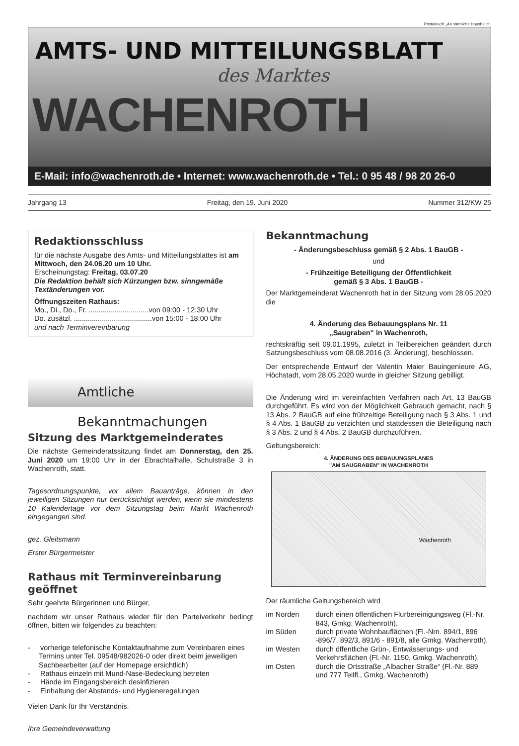Postaktuell: „An sämtliche Haushalte“.
AMTS- UND MITTEILUNGSBLATT
des Marktes
WACHENROTH
E-Mail: info@wachenroth.de • Internet: www.wachenroth.de • Tel.: 0 95 48 / 98 20 26-0
Jahrgang 13 Freitag, den 19. Juni 2020 Nummer 312/KW 25
Redaktionsschluss
für die nächste Ausgabe des Amts- und Mitteilungsblattes ist am Mittwoch, den 24.06.20 um 10 Uhr.
Erscheinungstag: Freitag, 03.07.20
Die Redaktion behält sich Kürzungen bzw. sinngemäße Textänderungen vor.
Öffnungszeiten Rathaus:
Mo., Di., Do., Fr. ..............................von 09:00 - 12:30 Uhr
Do. zusätzl. .......................................von 15:00 - 18:00 Uhr
und nach Terminvereinbarung
Amtliche Bekanntmachungen
Sitzung des Marktgemeinderates
Die nächste Gemeinderatssitzung findet am Donnerstag, den 25. Juni 2020 um 19:00 Uhr in der Ebrachtalhalle, Schulstraße 3 in Wachenroth, statt.
Tagesordnungspunkte, vor allem Bauanträge, können in den jeweiligen Sitzungen nur berücksichtigt werden, wenn sie mindestens 10 Kalendertage vor dem Sitzungstag beim Markt Wachenroth eingegangen sind.
gez. Gleitsmann
Erster Bürgermeister
Rathaus mit Terminvereinbarung geöffnet
Sehr geehrte Bürgerinnen und Bürger,
nachdem wir unser Rathaus wieder für den Parteiverkehr bedingt öffnen, bitten wir folgendes zu beachten:
- vorherige telefonische Kontaktaufnahme zum Vereinbaren eines Termins unter Tel. 09548/982026-0 oder direkt beim jeweiligen Sachbearbeiter (auf der Homepage ersichtlich)
- Rathaus einzeln mit Mund-Nase-Bedeckung betreten
- Hände im Eingangsbereich desinfizieren
- Einhaltung der Abstands- und Hygieneregelungen
Vielen Dank für Ihr Verständnis.
Ihre Gemeindeverwaltung
Bekanntmachung
- Änderungsbeschluss gemäß § 2 Abs. 1 BauGB -
und
- Frühzeitige Beteiligung der Öffentlichkeit
gemäß § 3 Abs. 1 BauGB -
Der Marktgemeinderat Wachenroth hat in der Sitzung vom 28.05.2020 die
4. Änderung des Bebauungsplans Nr. 11
„Saugraben“ in Wachenroth,
rechtskräftig seit 09.01.1995, zuletzt in Teilbereichen geändert durch Satzungsbeschluss vom 08.08.2016 (3. Änderung), beschlossen.
Der entsprechende Entwurf der Valentin Maier Bauingenieure AG, Höchstadt, vom 28.05.2020 wurde in gleicher Sitzung gebilligt.
Die Änderung wird im vereinfachten Verfahren nach Art. 13 BauGB durchgeführt. Es wird von der Möglichkeit Gebrauch gemacht, nach § 13 Abs. 2 BauGB auf eine frühzeitige Beteiligung nach § 3 Abs. 1 und § 4 Abs. 1 BauGB zu verzichten und stattdessen die Beteiligung nach § 3 Abs. 2 und § 4 Abs. 2 BauGB durchzuführen.
Geltungsbereich:
4. ÄNDERUNG DES BEBAUUNGSPLANES
"AM SAUGRABEN" IN WACHENROTH
Wachenroth
Der räumliche Geltungsbereich wird
im Norden durch einen öffentlichen Flurbereinigungsweg (Fl.-Nr. 843, Gmkg. Wachenroth),
im Süden durch private Wohnbauflächen (Fl.-Nrn. 894/1, 896 -896/7, 892/3, 891/6 - 891/8, alle Gmkg. Wachenroth),
im Westen durch öffentliche Grün-, Entwässerungs- und Verkehrsflächen (Fl.-Nr. 1150, Gmkg. Wachenroth),
im Osten durch die Ortsstraße „Albacher Straße“ (Fl.-Nr. 889 und 777 Teilfl., Gmkg. Wachenroth)